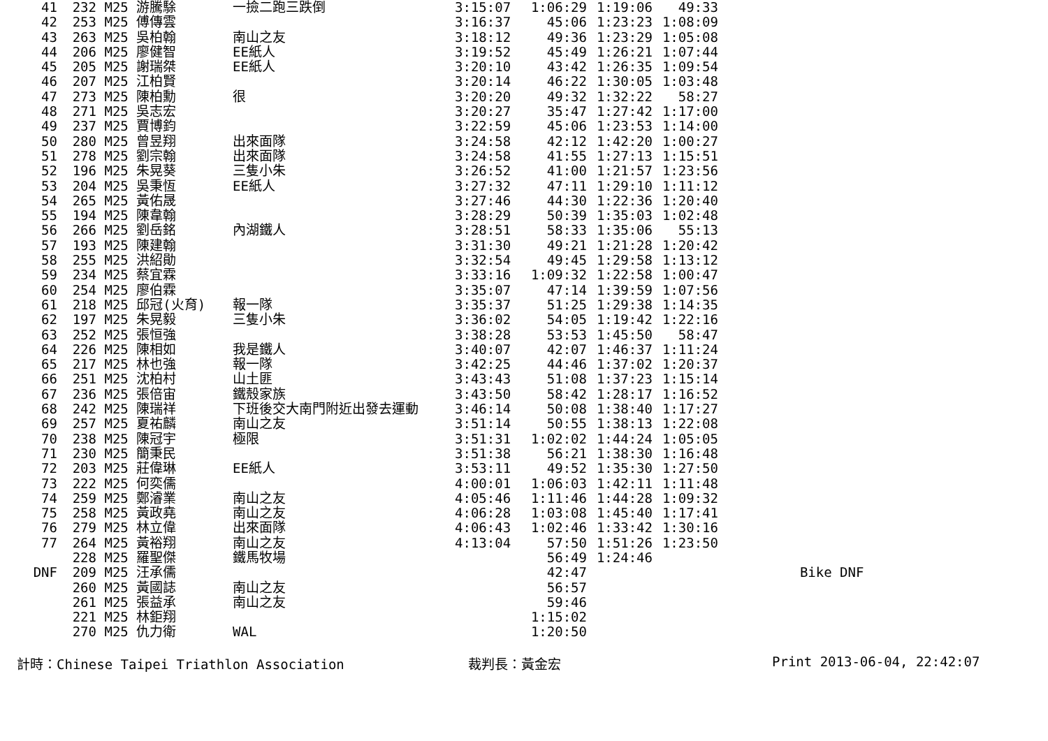| 41 | 232 | M25 游騰駼 | 一撿二跑三跌倒 | 3:15:07 | 1:06:29 | 1:19:06 | 49:33 | | |
| 42 | 253 | M25 傅傳雲 | | 3:16:37 | 45:06 | 1:23:23 | 1:08:09 | | |
| 43 | 263 | M25 吳柏翰 | 南山之友 | 3:18:12 | 49:36 | 1:23:29 | 1:05:08 | | |
| 44 | 206 | M25 廖健智 | EE紙人 | 3:19:52 | 45:49 | 1:26:21 | 1:07:44 | | |
| 45 | 205 | M25 謝瑞桀 | EE紙人 | 3:20:10 | 43:42 | 1:26:35 | 1:09:54 | | |
| 46 | 207 | M25 江柏賢 | | 3:20:14 | 46:22 | 1:30:05 | 1:03:48 | | |
| 47 | 273 | M25 陳柏勳 | 很 | 3:20:20 | 49:32 | 1:32:22 | 58:27 | | |
| 48 | 271 | M25 吳志宏 | | 3:20:27 | 35:47 | 1:27:42 | 1:17:00 | | |
| 49 | 237 | M25 賈博鈞 | | 3:22:59 | 45:06 | 1:23:53 | 1:14:00 | | |
| 50 | 280 | M25 曾昱翔 | 出來面隊 | 3:24:58 | 42:12 | 1:42:20 | 1:00:27 | | |
| 51 | 278 | M25 劉宗翰 | 出來面隊 | 3:24:58 | 41:55 | 1:27:13 | 1:15:51 | | |
| 52 | 196 | M25 朱晃葵 | 三隻小朱 | 3:26:52 | 41:00 | 1:21:57 | 1:23:56 | | |
| 53 | 204 | M25 吳秉恆 | EE紙人 | 3:27:32 | 47:11 | 1:29:10 | 1:11:12 | | |
| 54 | 265 | M25 黃佑晟 | | 3:27:46 | 44:30 | 1:22:36 | 1:20:40 | | |
| 55 | 194 | M25 陳韋翰 | | 3:28:29 | 50:39 | 1:35:03 | 1:02:48 | | |
| 56 | 266 | M25 劉岳銘 | 內湖鐵人 | 3:28:51 | 58:33 | 1:35:06 | 55:13 | | |
| 57 | 193 | M25 陳建翰 | | 3:31:30 | 49:21 | 1:21:28 | 1:20:42 | | |
| 58 | 255 | M25 洪紹勛 | | 3:32:54 | 49:45 | 1:29:58 | 1:13:12 | | |
| 59 | 234 | M25 蔡宜霖 | | 3:33:16 | 1:09:32 | 1:22:58 | 1:00:47 | | |
| 60 | 254 | M25 廖伯霖 | | 3:35:07 | 47:14 | 1:39:59 | 1:07:56 | | |
| 61 | 218 | M25 邱冠(火育) | 報一隊 | 3:35:37 | 51:25 | 1:29:38 | 1:14:35 | | |
| 62 | 197 | M25 朱晃毅 | 三隻小朱 | 3:36:02 | 54:05 | 1:19:42 | 1:22:16 | | |
| 63 | 252 | M25 張恒強 | | 3:38:28 | 53:53 | 1:45:50 | 58:47 | | |
| 64 | 226 | M25 陳相如 | 我是鐵人 | 3:40:07 | 42:07 | 1:46:37 | 1:11:24 | | |
| 65 | 217 | M25 林也強 | 報一隊 | 3:42:25 | 44:46 | 1:37:02 | 1:20:37 | | |
| 66 | 251 | M25 沈柏村 | 山土匪 | 3:43:43 | 51:08 | 1:37:23 | 1:15:14 | | |
| 67 | 236 | M25 張倍宙 | 鐵殼家族 | 3:43:50 | 58:42 | 1:28:17 | 1:16:52 | | |
| 68 | 242 | M25 陳瑞祥 | 下班後交大南門附近出發去運動 | 3:46:14 | 50:08 | 1:38:40 | 1:17:27 | | |
| 69 | 257 | M25 夏祐麟 | 南山之友 | 3:51:14 | 50:55 | 1:38:13 | 1:22:08 | | |
| 70 | 238 | M25 陳冠宇 | 極限 | 3:51:31 | 1:02:02 | 1:44:24 | 1:05:05 | | |
| 71 | 230 | M25 簡秉民 | | 3:51:38 | 56:21 | 1:38:30 | 1:16:48 | | |
| 72 | 203 | M25 莊偉琳 | EE紙人 | 3:53:11 | 49:52 | 1:35:30 | 1:27:50 | | |
| 73 | 222 | M25 何奕儒 | | 4:00:01 | 1:06:03 | 1:42:11 | 1:11:48 | | |
| 74 | 259 | M25 鄭濬業 | 南山之友 | 4:05:46 | 1:11:46 | 1:44:28 | 1:09:32 | | |
| 75 | 258 | M25 黃政堯 | 南山之友 | 4:06:28 | 1:03:08 | 1:45:40 | 1:17:41 | | |
| 76 | 279 | M25 林立偉 | 出來面隊 | 4:06:43 | 1:02:46 | 1:33:42 | 1:30:16 | | |
| 77 | 264 | M25 黃裕翔 | 南山之友 | 4:13:04 | 57:50 | 1:51:26 | 1:23:50 | | |
| | 228 | M25 羅聖傑 | 鐵馬牧場 | | 56:49 | 1:24:46 | | | |
| DNF | 209 | M25 汪承儒 | | | 42:47 | | | | Bike DNF |
| | 260 | M25 黃國誌 | 南山之友 | | 56:57 | | | | |
| | 261 | M25 張益承 | 南山之友 | | 59:46 | | | | |
| | 221 | M25 林鉅翔 | | | 1:15:02 | | | | |
| | 270 | M25 仇力衛 | WAL | | 1:20:50 | | | | |
計時：Chinese Taipei Triathlon Association 裁判長：黃金宏 Print 2013-06-04, 22:42:07